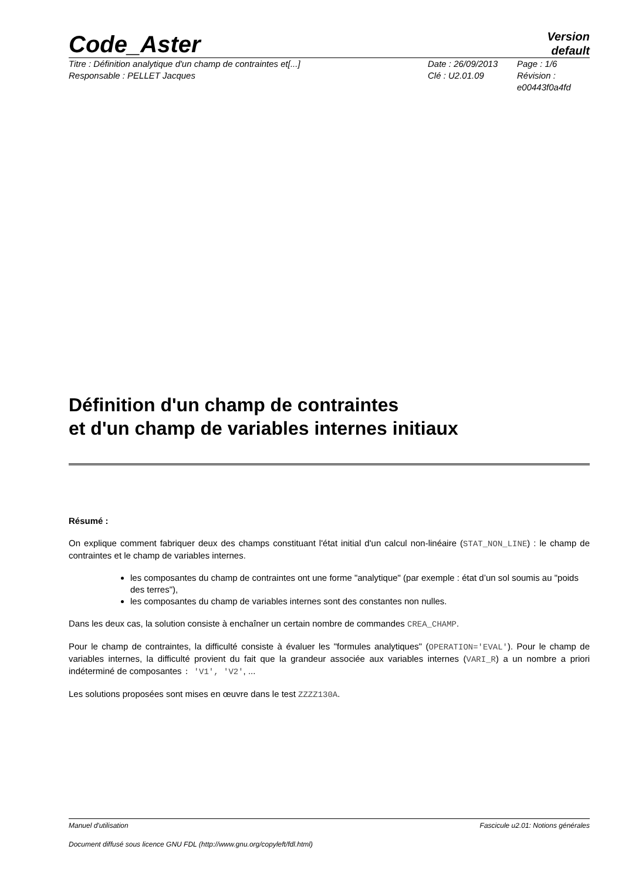Code_Aster
Version
default
Titre : Définition analytique d'un champ de contraintes et[...]
Responsable : PELLET Jacques
Date : 26/09/2013
Clé : U2.01.09
Page : 1/6
Révision :
e00443f0a4fd
Définition d'un champ de contraintes
et d'un champ de variables internes initiaux
Résumé :
On explique comment fabriquer deux des champs constituant l'état initial d'un calcul non-linéaire (STAT_NON_LINE) : le champ de contraintes et le champ de variables internes.
les composantes du champ de contraintes ont une forme "analytique" (par exemple : état d’un sol soumis au "poids des terres"),
les composantes du champ de variables internes sont des constantes non nulles.
Dans les deux cas, la solution consiste à enchaîner un certain nombre de commandes CREA_CHAMP.
Pour le champ de contraintes, la difficulté consiste à évaluer les "formules analytiques" (OPERATION='EVAL'). Pour le champ de variables internes, la difficulté provient du fait que la grandeur associée aux variables internes (VARI_R) a un nombre a priori indéterminé de composantes : 'V1', 'V2', ...
Les solutions proposées sont mises en œuvre dans le test ZZZZ130A.
Manuel d'utilisation Fascicule u2.01: Notions générales
Document diffusé sous licence GNU FDL (http://www.gnu.org/copyleft/fdl.html)